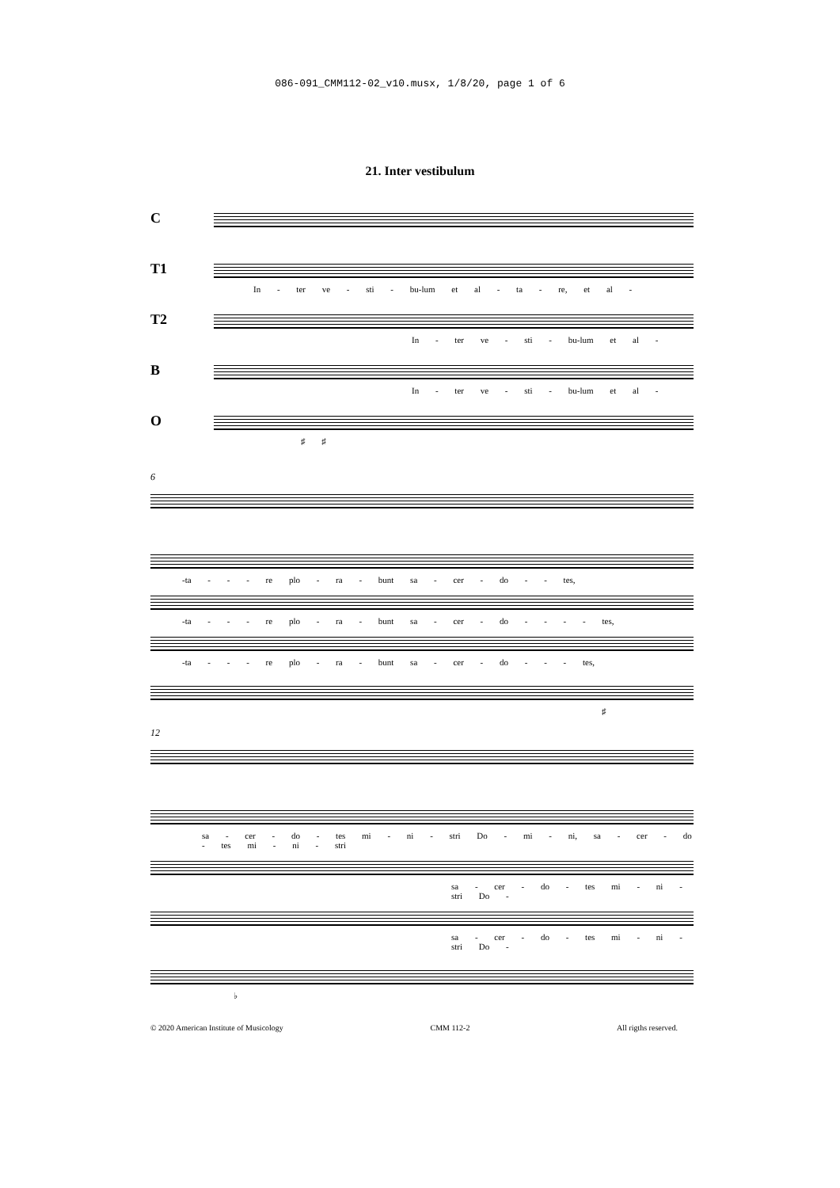086-091_CMM112-02_v10.musx, 1/8/20, page 1 of 6
21. Inter vestibulum
C
T1
In - ter ve - sti - bu-lum et al - ta - re, et al -
T2
In - ter ve - sti - bu-lum et al -
B
In - ter ve - sti - bu-lum et al -
O
♯ ♯
6
-ta - - - re plo - ra - bunt sa - cer - do - - tes,
-ta - - - re plo - ra - bunt sa - cer - do - - - - tes,
-ta - - - re plo - ra - bunt sa - cer - do - - - tes,
♯
12
sa - cer - do - tes mi - ni - stri Do - mi - ni, sa - cer - do - tes mi - ni - stri
sa - cer - do - tes mi - ni - stri Do -
sa - cer - do - tes mi - ni - stri Do -
♭
© 2020 American Institute of Musicology CMM 112-2 All rigths reserved.